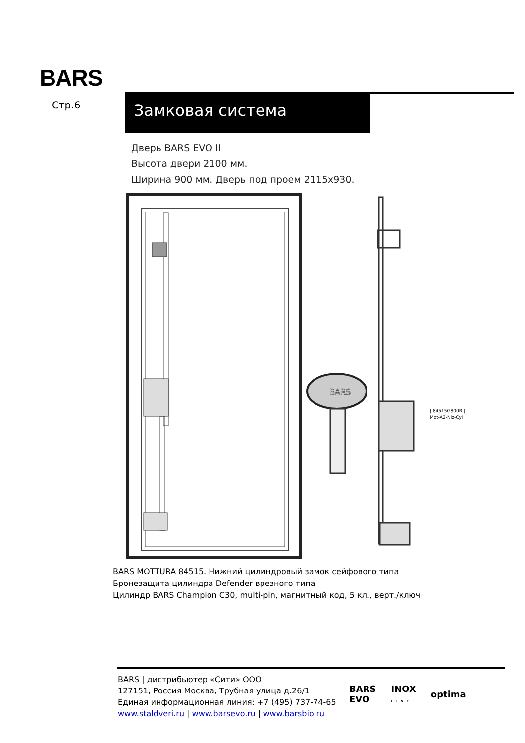BARS
Стр.6 Замковая система
Дверь BARS EVO II
Высота двери 2100 мм.
Ширина 900 мм. Дверь под проем 2115х930.
BARS
| 84515G800B |
Mot-A2-Niz-Cyl
BARS MOTTURA 84515. Нижний цилиндровый замок сейфового типа
Бронезащита цилиндра Defender врезного типа
Цилиндр BARS Champion C30, multi-pin, магнитный код, 5 кл., верт./ключ
BARS | дистрибьютер «Сити» ООО
127151, Россия Москва, Трубная улица д.26/1
Единая информационная линия: +7 (495) 737-74-65
www.staldveri.ru | www.barsevo.ru | www.barsbio.ru
BARS
EVO INOX
LINE optima